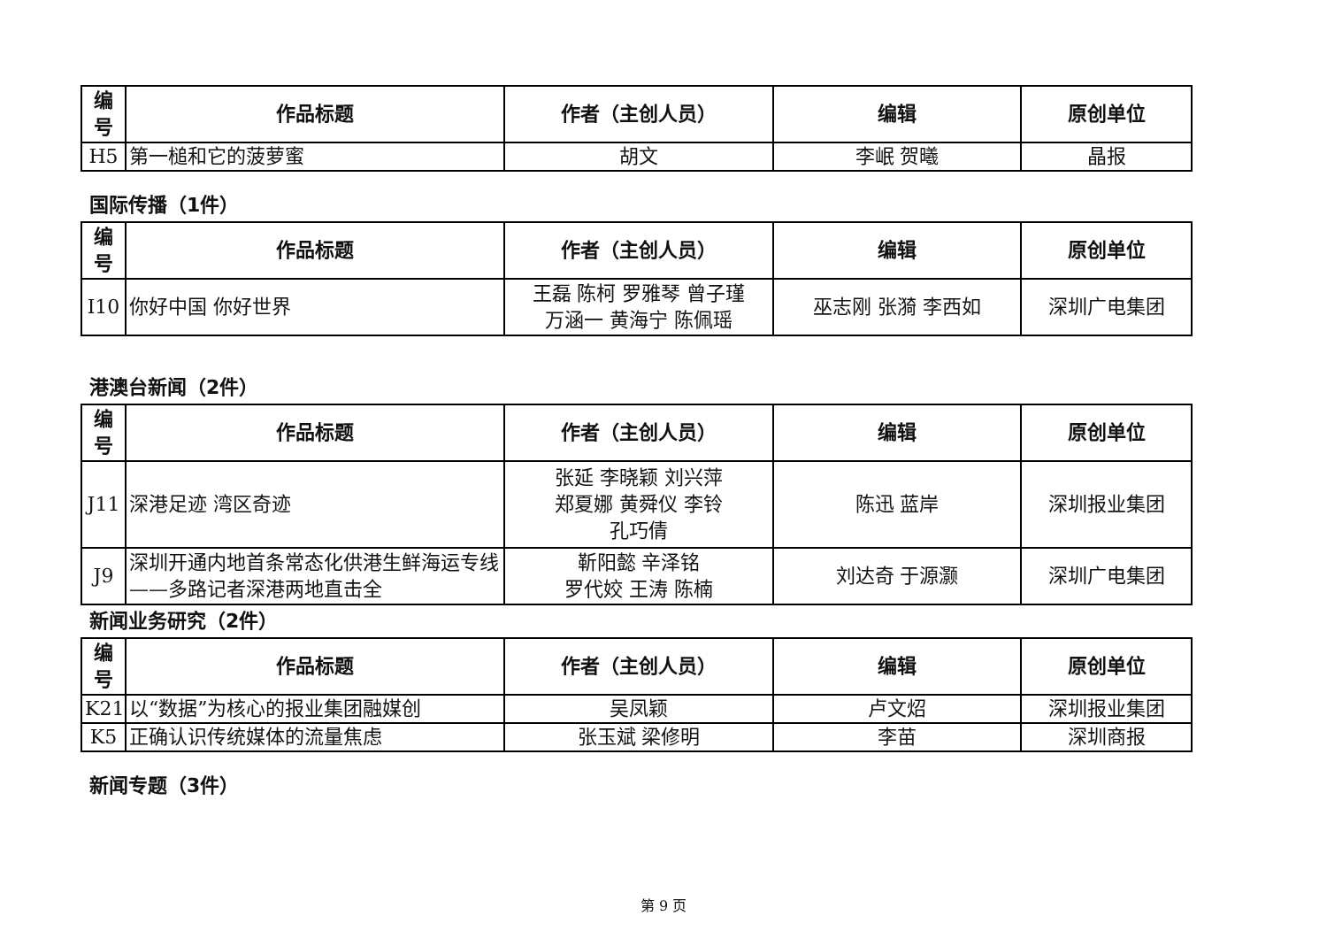| 编 号 | 作品标题 | 作者（主创人员） | 编辑 | 原创单位 |
| --- | --- | --- | --- | --- |
| H5 | 第一槌和它的菠萝蜜 | 胡文 | 李岷 贺曦 | 晶报 |
国际传播（1件）
| 编 号 | 作品标题 | 作者（主创人员） | 编辑 | 原创单位 |
| --- | --- | --- | --- | --- |
| I10 | 你好中国 你好世界 | 王磊 陈柯 罗雅琴 曾子瑾 万涵一 黄海宁 陈佩瑶 | 巫志刚 张漪 李西如 | 深圳广电集团 |
港澳台新闻（2件）
| 编 号 | 作品标题 | 作者（主创人员） | 编辑 | 原创单位 |
| --- | --- | --- | --- | --- |
| J11 | 深港足迹 湾区奇迹 | 张延 李晓颖 刘兴萍 郑夏娜 黄舜仪 李铃 孔巧倩 | 陈迅 蓝岸 | 深圳报业集团 |
| J9 | 深圳开通内地首条常态化供港生鲜海运专线——多路记者深港两地直击全 | 靳阳懿 辛泽铭 罗代姣 王涛 陈楠 | 刘达奇 于源灏 | 深圳广电集团 |
新闻业务研究（2件）
| 编 号 | 作品标题 | 作者（主创人员） | 编辑 | 原创单位 |
| --- | --- | --- | --- | --- |
| K21 | 以“数据”为核心的报业集团融媒创 | 吴凤颖 | 卢文炤 | 深圳报业集团 |
| K5 | 正确认识传统媒体的流量焦虑 | 张玉斌 梁修明 | 李苗 | 深圳商报 |
新闻专题（3件）
第 9 页